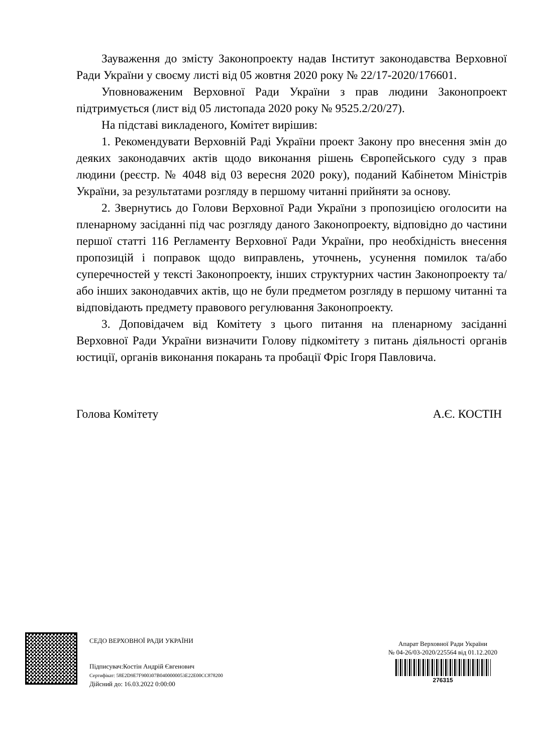Зауваження до змісту Законопроекту надав Інститут законодавства Верховної Ради України у своєму листі від 05 жовтня 2020 року № 22/17-2020/176601.
Уповноваженим Верховної Ради України з прав людини Законопроект підтримується (лист від 05 листопада 2020 року № 9525.2/20/27).
На підставі викладеного, Комітет вирішив:
1. Рекомендувати Верховній Раді України проект Закону про внесення змін до деяких законодавчих актів щодо виконання рішень Європейського суду з прав людини (реєстр. № 4048 від 03 вересня 2020 року), поданий Кабінетом Міністрів України, за результатами розгляду в першому читанні прийняти за основу.
2. Звернутись до Голови Верховної Ради України з пропозицією оголосити на пленарному засіданні під час розгляду даного Законопроекту, відповідно до частини першої статті 116 Регламенту Верховної Ради України, про необхідність внесення пропозицій і поправок щодо виправлень, уточнень, усунення помилок та/або суперечностей у тексті Законопроекту, інших структурних частин Законопроекту та/або інших законодавчих актів, що не були предметом розгляду в першому читанні та відповідають предмету правового регулювання Законопроекту.
3. Доповідачем від Комітету з цього питання на пленарному засіданні Верховної Ради України визначити Голову підкомітету з питань діяльності органів юстиції, органів виконання покарань та пробації Фріс Ігоря Павловича.
Голова Комітету А.Є. КОСТІН
СЕДО ВЕРХОВНОЇ РАДИ УКРАЇНИ
Підписувач:Костін Андрій Євгенович
Сертифікат: 58E2D9E7F900307B0400000053E22E00CC878200
Дійсний до: 16.03.2022 0:00:00
Апарат Верховної Ради України
№ 04-26/03-2020/225564 від 01.12.2020
276315